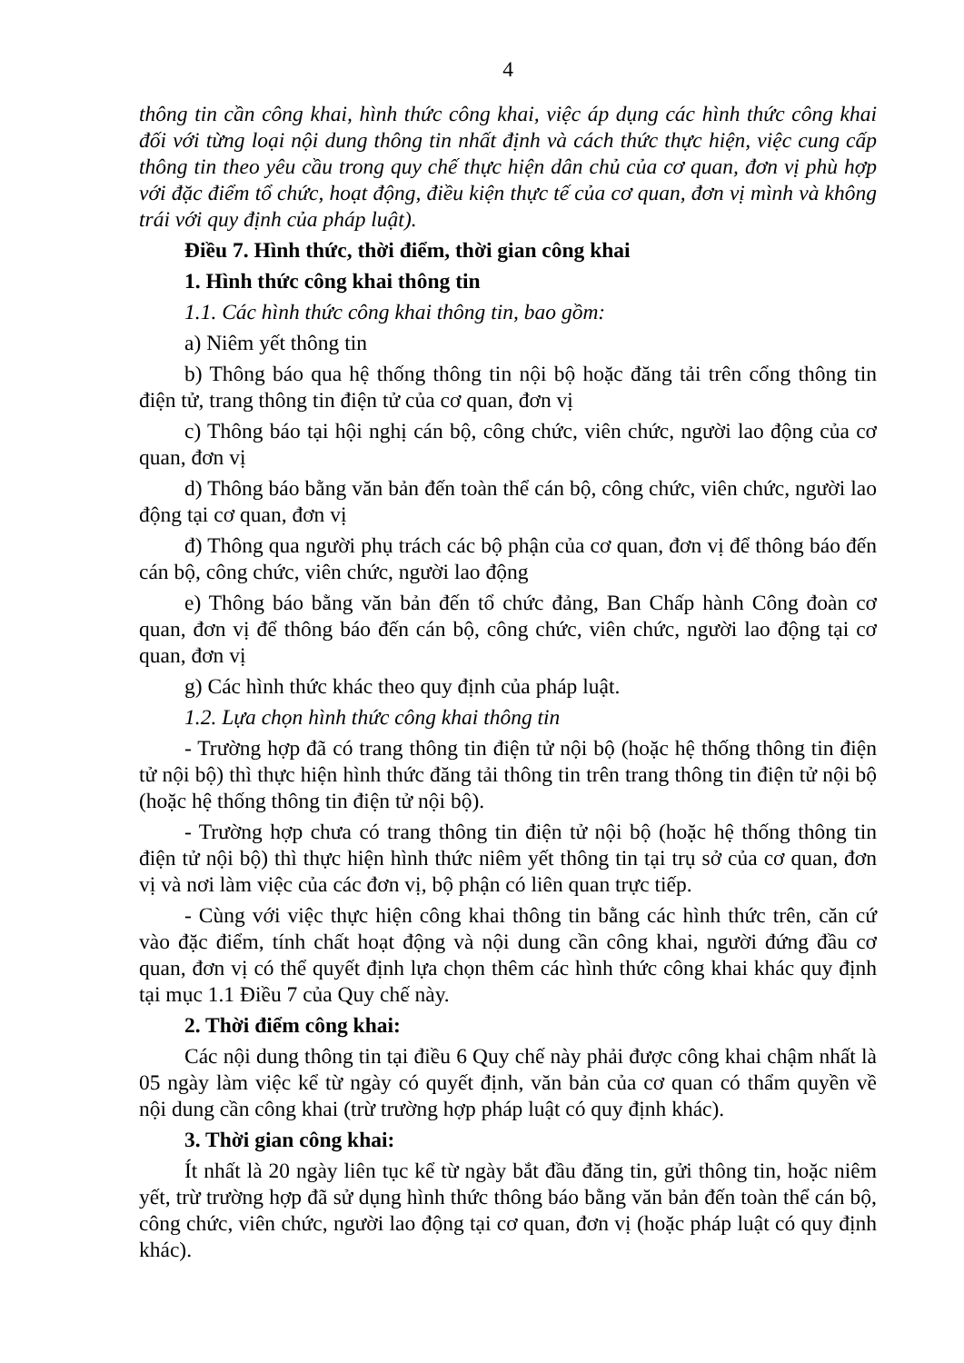4
thông tin cần công khai, hình thức công khai, việc áp dụng các hình thức công khai đối với từng loại nội dung thông tin nhất định và cách thức thực hiện, việc cung cấp thông tin theo yêu cầu trong quy chế thực hiện dân chủ của cơ quan, đơn vị phù hợp với đặc điểm tổ chức, hoạt động, điều kiện thực tế của cơ quan, đơn vị mình và không trái với quy định của pháp luật).
Điều 7. Hình thức, thời điểm, thời gian công khai
1. Hình thức công khai thông tin
1.1. Các hình thức công khai thông tin, bao gồm:
a) Niêm yết thông tin
b) Thông báo qua hệ thống thông tin nội bộ hoặc đăng tải trên cổng thông tin điện tử, trang thông tin điện tử của cơ quan, đơn vị
c) Thông báo tại hội nghị cán bộ, công chức, viên chức, người lao động của cơ quan, đơn vị
d) Thông báo bằng văn bản đến toàn thể cán bộ, công chức, viên chức, người lao động tại cơ quan, đơn vị
đ) Thông qua người phụ trách các bộ phận của cơ quan, đơn vị để thông báo đến cán bộ, công chức, viên chức, người lao động
e) Thông báo bằng văn bản đến tổ chức đảng, Ban Chấp hành Công đoàn cơ quan, đơn vị để thông báo đến cán bộ, công chức, viên chức, người lao động tại cơ quan, đơn vị
g) Các hình thức khác theo quy định của pháp luật.
1.2. Lựa chọn hình thức công khai thông tin
- Trường hợp đã có trang thông tin điện tử nội bộ (hoặc hệ thống thông tin điện tử nội bộ) thì thực hiện hình thức đăng tải thông tin trên trang thông tin điện tử nội bộ (hoặc hệ thống thông tin điện tử nội bộ).
- Trường hợp chưa có trang thông tin điện tử nội bộ (hoặc hệ thống thông tin điện tử nội bộ) thì thực hiện hình thức niêm yết thông tin tại trụ sở của cơ quan, đơn vị và nơi làm việc của các đơn vị, bộ phận có liên quan trực tiếp.
- Cùng với việc thực hiện công khai thông tin bằng các hình thức trên, căn cứ vào đặc điểm, tính chất hoạt động và nội dung cần công khai, người đứng đầu cơ quan, đơn vị có thể quyết định lựa chọn thêm các hình thức công khai khác quy định tại mục 1.1 Điều 7 của Quy chế này.
2. Thời điểm công khai:
Các nội dung thông tin tại điều 6 Quy chế này phải được công khai chậm nhất là 05 ngày làm việc kể từ ngày có quyết định, văn bản của cơ quan có thẩm quyền về nội dung cần công khai (trừ trường hợp pháp luật có quy định khác).
3. Thời gian công khai:
Ít nhất là 20 ngày liên tục kể từ ngày bắt đầu đăng tin, gửi thông tin, hoặc niêm yết, trừ trường hợp đã sử dụng hình thức thông báo bằng văn bản đến toàn thể cán bộ, công chức, viên chức, người lao động tại cơ quan, đơn vị (hoặc pháp luật có quy định khác).